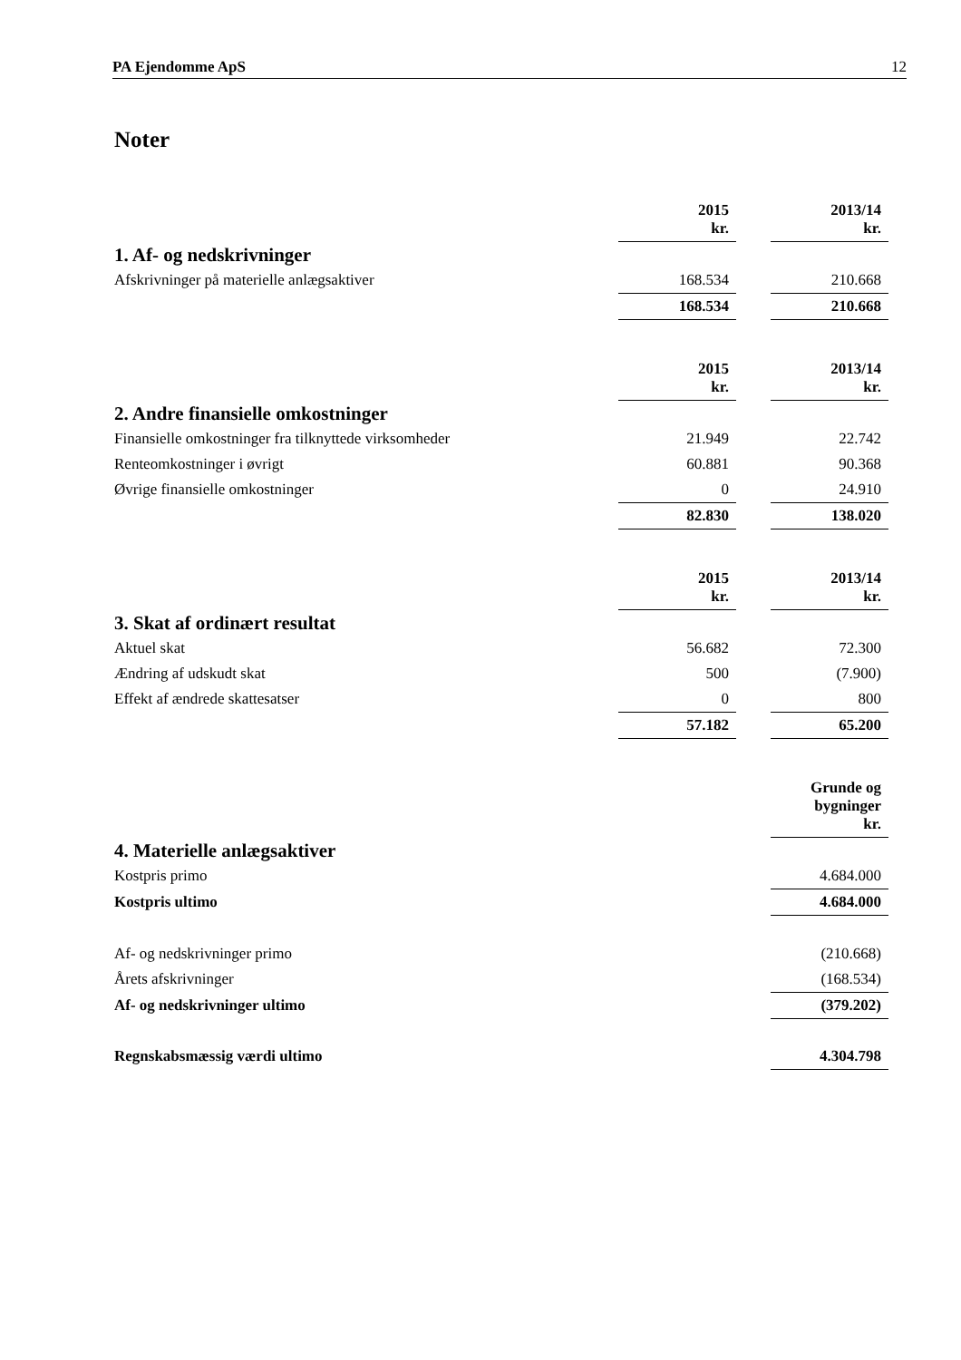PA Ejendomme ApS 12
Noter
| | 2015 kr. | | 2013/14 kr. |
| 1. Af- og nedskrivninger | | | |
| Afskrivninger på materielle anlægsaktiver | 168.534 | | 210.668 |
| | 168.534 | | 210.668 |
| | 2015 kr. | | 2013/14 kr. |
| 2. Andre finansielle omkostninger | | | |
| Finansielle omkostninger fra tilknyttede virksomheder | 21.949 | | 22.742 |
| Renteomkostninger i øvrigt | 60.881 | | 90.368 |
| Øvrige finansielle omkostninger | 0 | | 24.910 |
| | 82.830 | | 138.020 |
| | 2015 kr. | | 2013/14 kr. |
| 3. Skat af ordinært resultat | | | |
| Aktuel skat | 56.682 | | 72.300 |
| Ændring af udskudt skat | 500 | | (7.900) |
| Effekt af ændrede skattesatser | 0 | | 800 |
| | 57.182 | | 65.200 |
| | Grunde og bygninger kr. |
| 4. Materielle anlægsaktiver | |
| Kostpris primo | 4.684.000 |
| Kostpris ultimo | 4.684.000 |
| Af- og nedskrivninger primo | (210.668) |
| Årets afskrivninger | (168.534) |
| Af- og nedskrivninger ultimo | (379.202) |
| Regnskabsmæssig værdi ultimo | 4.304.798 |